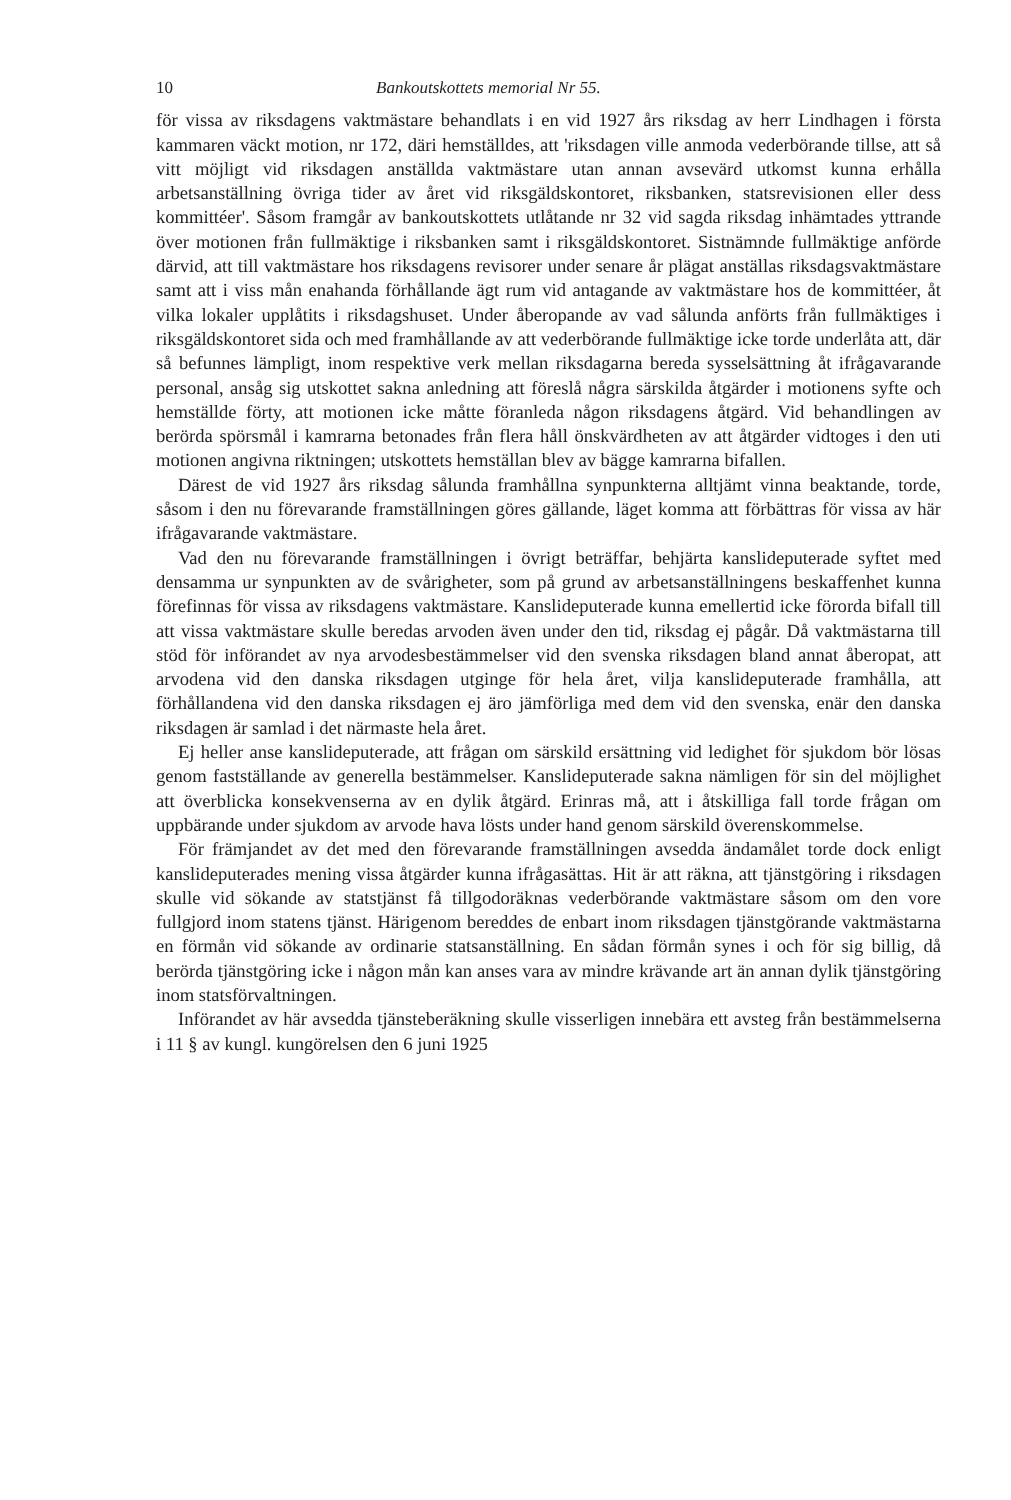10 Bankoutskottets memorial Nr 55.
för vissa av riksdagens vaktmästare behandlats i en vid 1927 års riksdag av herr Lindhagen i första kammaren väckt motion, nr 172, däri hemställdes, att 'riksdagen ville anmoda vederbörande tillse, att så vitt möjligt vid riksdagen anställda vaktmästare utan annan avsevärd utkomst kunna erhålla arbetsanställning övriga tider av året vid riksgäldskontoret, riksbanken, statsrevisionen eller dess kommittéer'. Såsom framgår av bankoutskottets utlåtande nr 32 vid sagda riksdag inhämtades yttrande över motionen från fullmäktige i riksbanken samt i riksgäldskontoret. Sistnämnde fullmäktige anförde därvid, att till vaktmästare hos riksdagens revisorer under senare år plägat anställas riksdagsvaktmästare samt att i viss mån enahanda förhållande ägt rum vid antagande av vaktmästare hos de kommittéer, åt vilka lokaler upplåtits i riksdagshuset. Under åberopande av vad sålunda anförts från fullmäktiges i riksgäldskontoret sida och med framhållande av att vederbörande fullmäktige icke torde underlåta att, där så befunnes lämpligt, inom respektive verk mellan riksdagarna bereda sysselsättning åt ifrågavarande personal, ansåg sig utskottet sakna anledning att föreslå några särskilda åtgärder i motionens syfte och hemställde förty, att motionen icke måtte föranleda någon riksdagens åtgärd. Vid behandlingen av berörda spörsmål i kamrarna betonades från flera håll önskvärdheten av att åtgärder vidtoges i den uti motionen angivna riktningen; utskottets hemställan blev av bägge kamrarna bifallen.
Därest de vid 1927 års riksdag sålunda framhållna synpunkterna alltjämt vinna beaktande, torde, såsom i den nu förevarande framställningen göres gällande, läget komma att förbättras för vissa av här ifrågavarande vaktmästare.
Vad den nu förevarande framställningen i övrigt beträffar, behjärta kanslideputerade syftet med densamma ur synpunkten av de svårigheter, som på grund av arbetsanställningens beskaffenhet kunna förefinnas för vissa av riksdagens vaktmästare. Kanslideputerade kunna emellertid icke förorda bifall till att vissa vaktmästare skulle beredas arvoden även under den tid, riksdag ej pågår. Då vaktmästarna till stöd för införandet av nya arvodesbestämmelser vid den svenska riksdagen bland annat åberopat, att arvodena vid den danska riksdagen utginge för hela året, vilja kanslideputerade framhålla, att förhållandena vid den danska riksdagen ej äro jämförliga med dem vid den svenska, enär den danska riksdagen är samlad i det närmaste hela året.
Ej heller anse kanslideputerade, att frågan om särskild ersättning vid ledighet för sjukdom bör lösas genom fastställande av generella bestämmelser. Kanslideputerade sakna nämligen för sin del möjlighet att överblicka konsekvenserna av en dylik åtgärd. Erinras må, att i åtskilliga fall torde frågan om uppbärande under sjukdom av arvode hava lösts under hand genom särskild överenskommelse.
För främjandet av det med den förevarande framställningen avsedda ändamålet torde dock enligt kanslideputerades mening vissa åtgärder kunna ifrågasättas. Hit är att räkna, att tjänstgöring i riksdagen skulle vid sökande av statstjänst få tillgodoräknas vederbörande vaktmästare såsom om den vore fullgjord inom statens tjänst. Härigenom bereddes de enbart inom riksdagen tjänstgörande vaktmästarna en förmån vid sökande av ordinarie statsanställning. En sådan förmån synes i och för sig billig, då berörda tjänstgöring icke i någon mån kan anses vara av mindre krävande art än annan dylik tjänstgöring inom statsförvaltningen.
Införandet av här avsedda tjänsteberäkning skulle visserligen innebära ett avsteg från bestämmelserna i 11 § av kungl. kungörelsen den 6 juni 1925